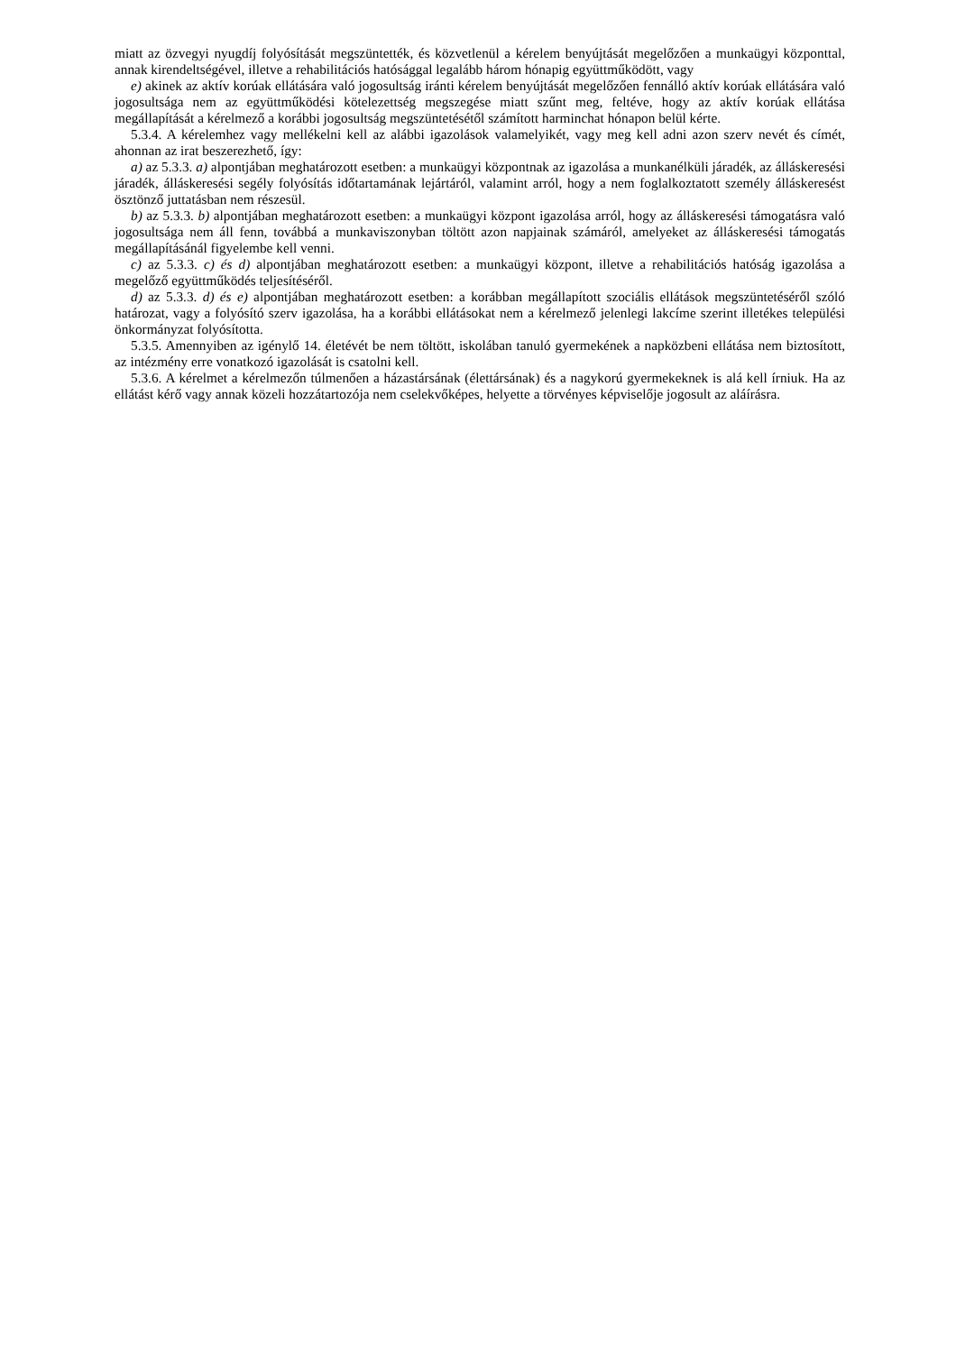miatt az özvegyi nyugdíj folyósítását megszüntették, és közvetlenül a kérelem benyújtását megelőzően a munkaügyi központtal, annak kirendeltségével, illetve a rehabilitációs hatósággal legalább három hónapig együttműködött, vagy
e) akinek az aktív korúak ellátására való jogosultság iránti kérelem benyújtását megelőzően fennálló aktív korúak ellátására való jogosultsága nem az együttműködési kötelezettség megszegése miatt szűnt meg, feltéve, hogy az aktív korúak ellátása megállapítását a kérelmező a korábbi jogosultság megszüntetésétől számított harminchat hónapon belül kérte.
5.3.4. A kérelemhez vagy mellékelni kell az alábbi igazolások valamelyikét, vagy meg kell adni azon szerv nevét és címét, ahonnan az irat beszerezhető, így:
a) az 5.3.3. a) alpontjában meghatározott esetben: a munkaügyi központnak az igazolása a munkanélküli járadék, az álláskeresési járadék, álláskeresési segély folyósítás időtartamának lejártáról, valamint arról, hogy a nem foglalkoztatott személy álláskeresést ösztönző juttatásban nem részesül.
b) az 5.3.3. b) alpontjában meghatározott esetben: a munkaügyi központ igazolása arról, hogy az álláskeresési támogatásra való jogosultsága nem áll fenn, továbbá a munkaviszonyban töltött azon napjainak számáról, amelyeket az álláskeresési támogatás megállapításánál figyelembe kell venni.
c) az 5.3.3. c) és d) alpontjában meghatározott esetben: a munkaügyi központ, illetve a rehabilitációs hatóság igazolása a megelőző együttműködés teljesítéséről.
d) az 5.3.3. d) és e) alpontjában meghatározott esetben: a korábban megállapított szociális ellátások megszüntetéséről szóló határozat, vagy a folyósító szerv igazolása, ha a korábbi ellátásokat nem a kérelmező jelenlegi lakcíme szerint illetékes települési önkormányzat folyósította.
5.3.5. Amennyiben az igénylő 14. életévét be nem töltött, iskolában tanuló gyermekének a napközbeni ellátása nem biztosított, az intézmény erre vonatkozó igazolását is csatolni kell.
5.3.6. A kérelmet a kérelmezőn túlmenően a házastársának (élettársának) és a nagykorú gyermekeknek is alá kell írniuk. Ha az ellátást kérő vagy annak közeli hozzátartozója nem cselekvőképes, helyette a törvényes képviselője jogosult az aláírásra.